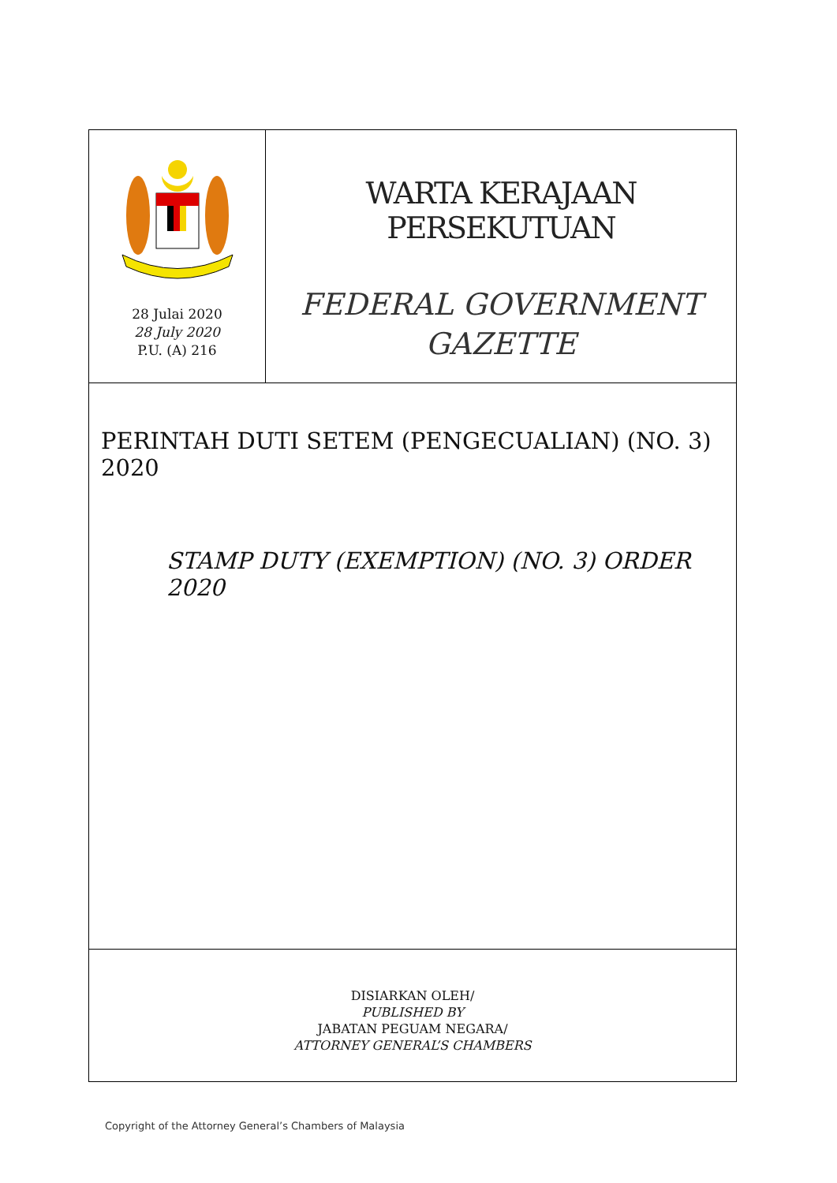28 Julai 2020
28 July 2020
P.U. (A) 216
WARTA KERAJAAN PERSEKUTUAN
FEDERAL GOVERNMENT
GAZETTE
PERINTAH DUTI SETEM (PENGECUALIAN) (NO. 3) 2020
STAMP DUTY (EXEMPTION) (NO. 3) ORDER 2020
DISIARKAN OLEH/
PUBLISHED BY
JABATAN PEGUAM NEGARA/
ATTORNEY GENERAL’S CHAMBERS
Copyright of the Attorney General’s Chambers of Malaysia